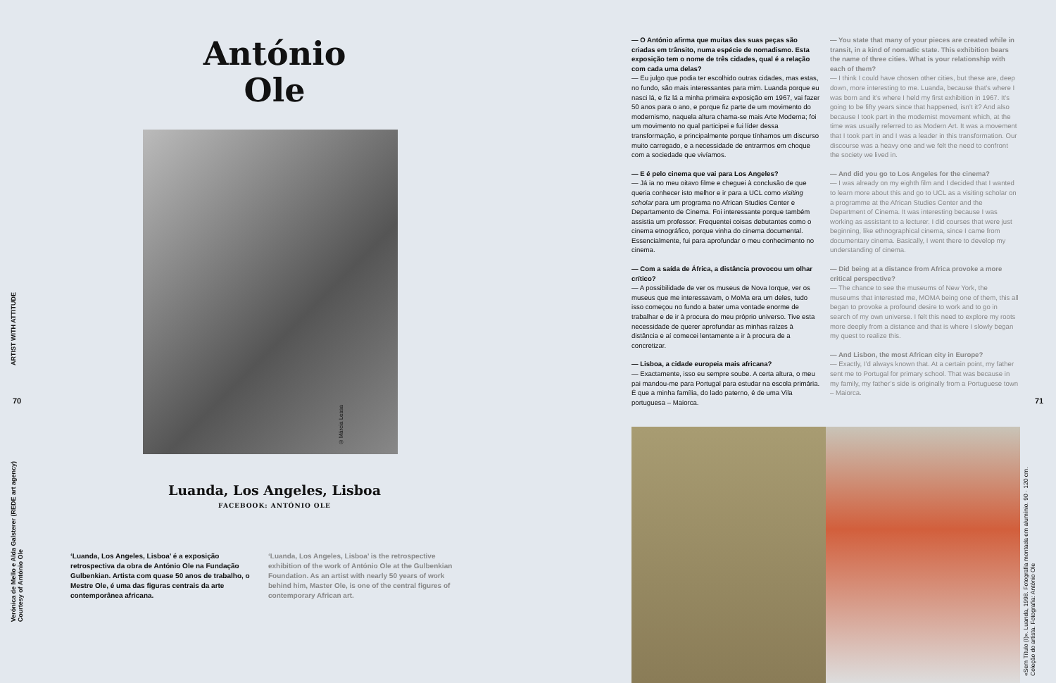ARTIST WITH ATTITUDE
70
Verónica de Mello e Alda Galsterer (REDE art agency)
Courtesy of António Ole
António
Ole
Luanda, Los Angeles, Lisboa
FACEBOOK: ANTÓNIO OLE
‘Luanda, Los Angeles, Lisboa’ é a exposição retrospectiva da obra de António Ole na Fundação Gulbenkian. Artista com quase 50 anos de trabalho, o Mestre Ole, é uma das figuras centrais da arte contemporânea africana.
‘Luanda, Los Angeles, Lisboa’ is the retrospective exhibition of the work of António Ole at the Gulbenkian Foundation. As an artist with nearly 50 years of work behind him, Master Ole, is one of the central figures of contemporary African art.
©Márcia Lessa
— O António afirma que muitas das suas peças são criadas em trânsito, numa espécie de nomadismo. Esta exposição tem o nome de três cidades, qual é a relação com cada uma delas?
— Eu julgo que podia ter escolhido outras cidades, mas estas, no fundo, são mais interessantes para mim. Luanda porque eu nasci lá, e fiz lá a minha primeira exposição em 1967, vai fazer 50 anos para o ano, e porque fiz parte de um movimento do modernismo, naquela altura chama-se mais Arte Moderna; foi um movimento no qual participei e fui líder dessa transformação, e principalmente porque tínhamos um discurso muito carregado, e a necessidade de entrarmos em choque com a sociedade que vivíamos.
— E é pelo cinema que vai para Los Angeles?
— Já ia no meu oitavo filme e cheguei à conclusão de que queria conhecer isto melhor e ir para a UCL como visiting scholar para um programa no African Studies Center e Departamento de Cinema. Foi interessante porque também assistia um professor. Frequentei coisas debutantes como o cinema etnográfico, porque vinha do cinema documental. Essencialmente, fui para aprofundar o meu conhecimento no cinema.
— Com a saída de África, a distância provocou um olhar crítico?
— A possibilidade de ver os museus de Nova Iorque, ver os museus que me interessavam, o MoMa era um deles, tudo isso começou no fundo a bater uma vontade enorme de trabalhar e de ir à procura do meu próprio universo. Tive esta necessidade de querer aprofundar as minhas raízes à distância e aí comecei lentamente a ir à procura de a concretizar.
— Lisboa, a cidade europeia mais africana?
— Exactamente, isso eu sempre soube. A certa altura, o meu pai mandou-me para Portugal para estudar na escola primária. É que a minha família, do lado paterno, é de uma Vila portuguesa – Maiorca.
— You state that many of your pieces are created while in transit, in a kind of nomadic state. This exhibition bears the name of three cities. What is your relationship with each of them?
— I think I could have chosen other cities, but these are, deep down, more interesting to me. Luanda, because that’s where I was born and it’s where I held my first exhibition in 1967. It’s going to be fifty years since that happened, isn’t it? And also because I took part in the modernist movement which, at the time was usually referred to as Modern Art. It was a movement that I took part in and I was a leader in this transformation. Our discourse was a heavy one and we felt the need to confront the society we lived in.
— And did you go to Los Angeles for the cinema?
— I was already on my eighth film and I decided that I wanted to learn more about this and go to UCL as a visiting scholar on a programme at the African Studies Center and the Department of Cinema. It was interesting because I was working as assistant to a lecturer. I did courses that were just beginning, like ethnographical cinema, since I came from documentary cinema. Basically, I went there to develop my understanding of cinema.
— Did being at a distance from Africa provoke a more critical perspective?
— The chance to see the museums of New York, the museums that interested me, MOMA being one of them, this all began to provoke a profound desire to work and to go in search of my own universe. I felt this need to explore my roots more deeply from a distance and that is where I slowly began my quest to realize this.
— And Lisbon, the most African city in Europe?
— Exactly, I’d always known that. At a certain point, my father sent me to Portugal for primary school. That was because in my family, my father’s side is originally from a Portuguese town – Maiorca.
71
«Sem Título (I)». Luanda, 1998. Fotografia montada em alumínio. 90 · 120 cm.
Coleção do artista. Fotografia: António Ole